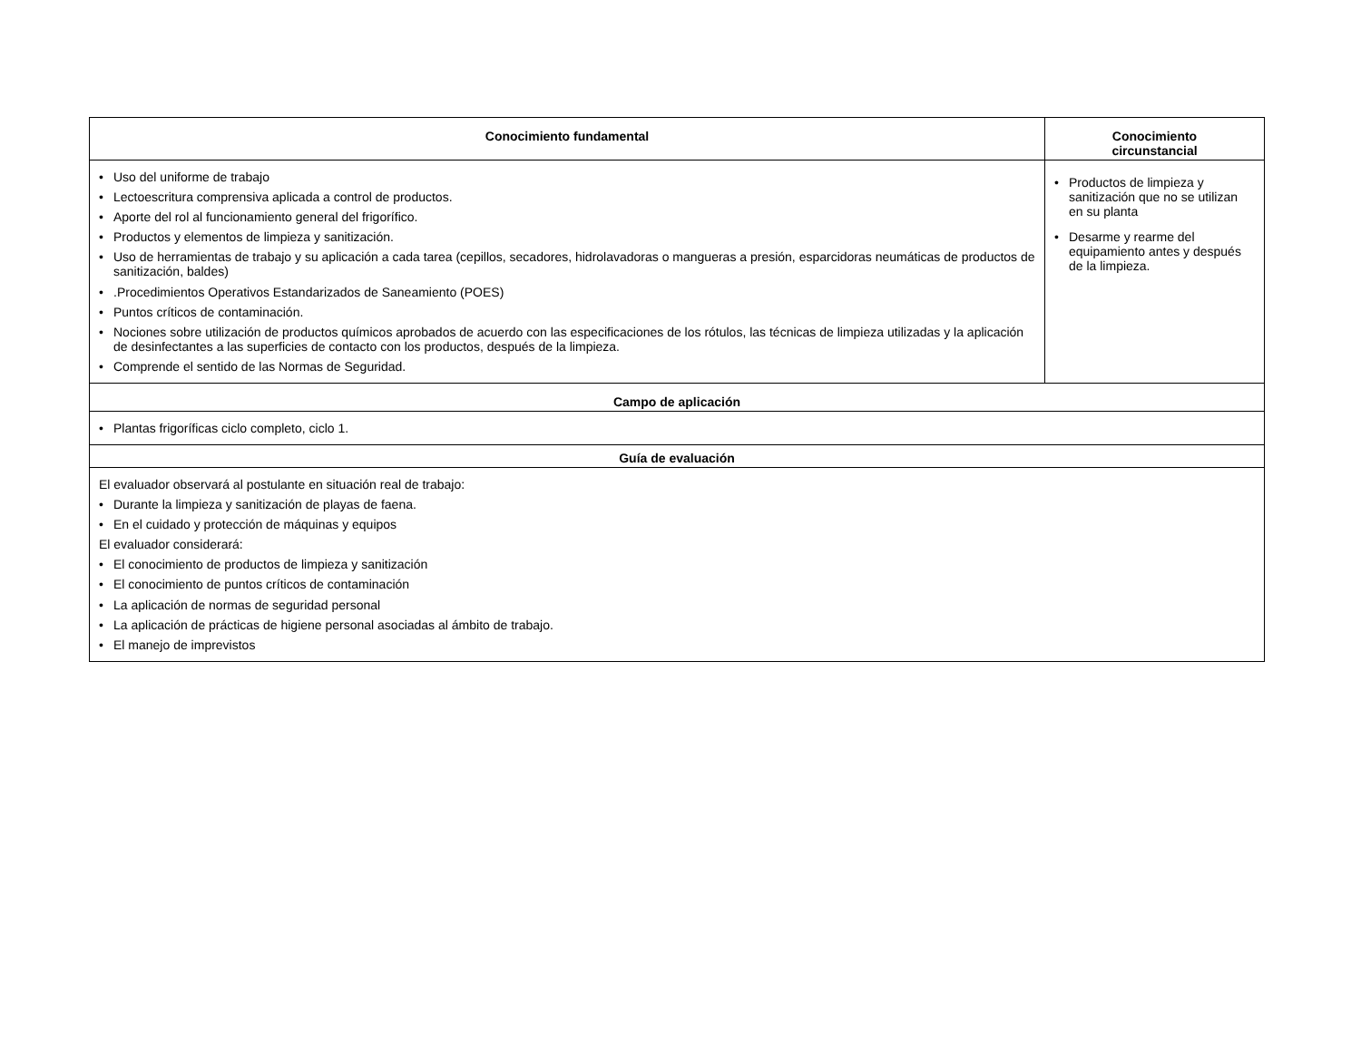| Conocimiento fundamental | Conocimiento circunstancial |
| --- | --- |
| • Uso del uniforme de trabajo • Lectoescritura comprensiva aplicada a control de productos. • Aporte del rol al funcionamiento general del frigorífico. • Productos y elementos de limpieza y sanitización. • Uso de herramientas de trabajo y su aplicación a cada tarea (cepillos, secadores, hidrolavadoras o mangueras a presión, esparcidoras neumáticas de productos de sanitización, baldes) • .Procedimientos Operativos Estandarizados de Saneamiento (POES) • Puntos críticos de contaminación. • Nociones sobre utilización de productos químicos aprobados de acuerdo con las especificaciones de los rótulos, las técnicas de limpieza utilizadas y la aplicación de desinfectantes a las superficies de contacto con los productos, después de la limpieza. • Comprende el sentido de las Normas de Seguridad. | • Productos de limpieza y sanitización que no se utilizan en su planta • Desarme y rearme del equipamiento antes y después de la limpieza. |
| Campo de aplicación | |
| • Plantas frigoríficas ciclo completo, ciclo 1. | |
| Guía de evaluación | |
| El evaluador observará al postulante en situación real de trabajo: • Durante la limpieza y sanitización de playas de faena. • En el cuidado y protección de máquinas y equipos El evaluador considerará: • El conocimiento de productos de limpieza y sanitización • El conocimiento de puntos críticos de contaminación • La aplicación de normas de seguridad personal • La aplicación de prácticas de higiene personal asociadas al ámbito de trabajo. • El manejo de imprevistos | |